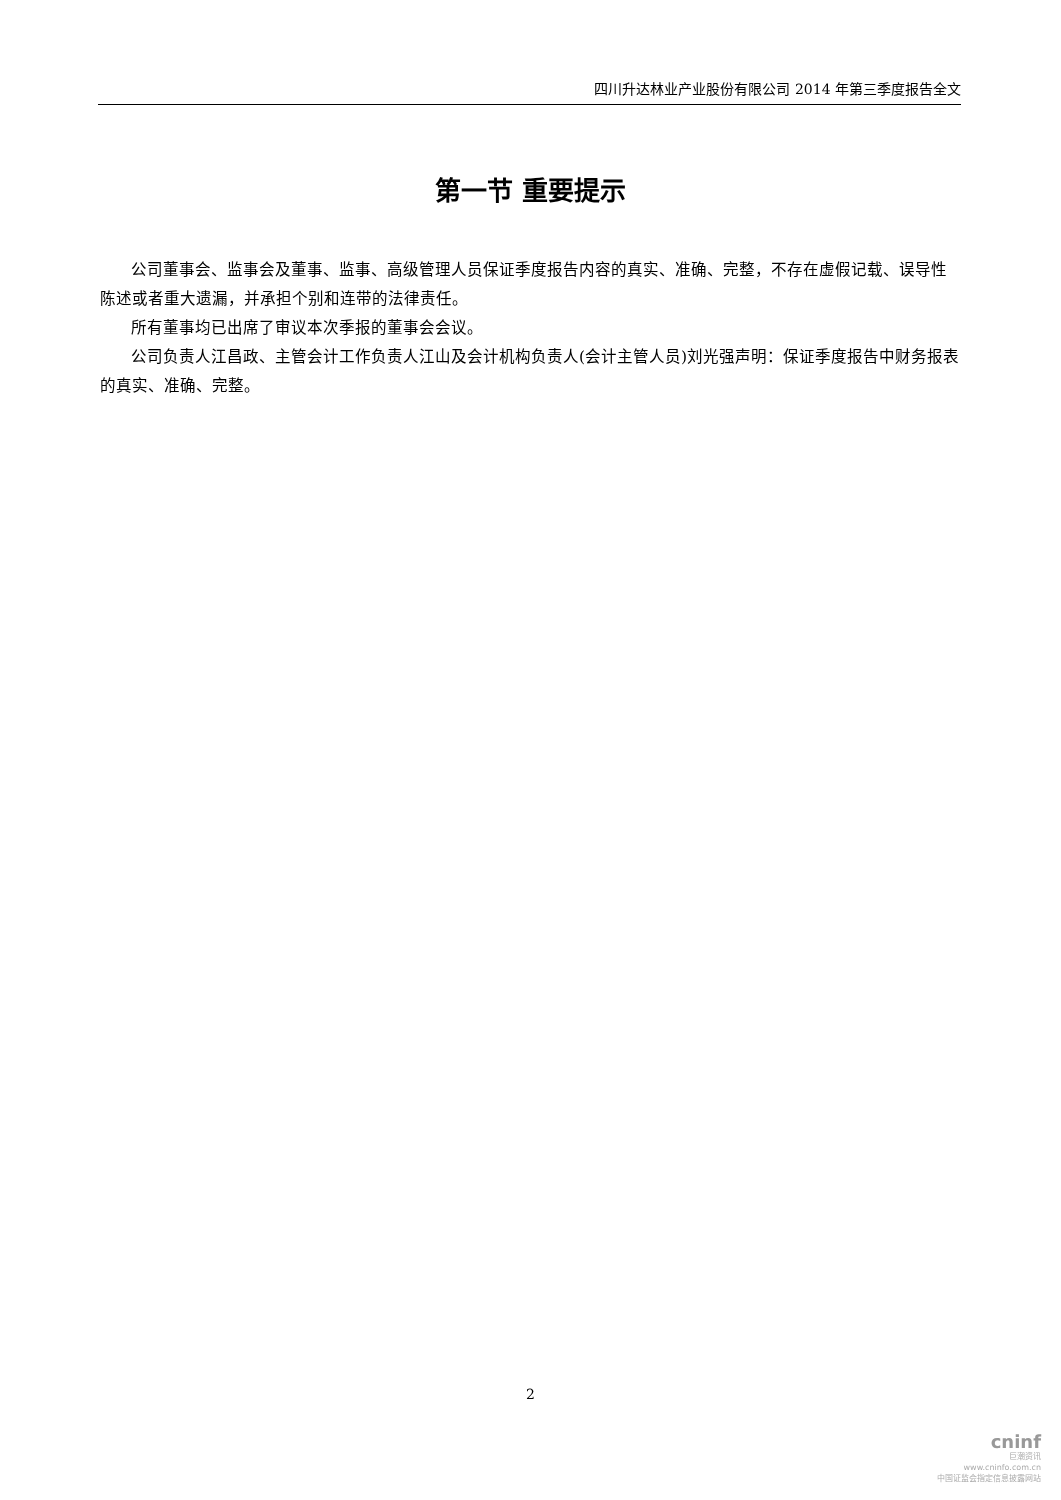四川升达林业产业股份有限公司 2014 年第三季度报告全文
第一节 重要提示
公司董事会、监事会及董事、监事、高级管理人员保证季度报告内容的真实、准确、完整，不存在虚假记载、误导性陈述或者重大遗漏，并承担个别和连带的法律责任。
所有董事均已出席了审议本次季报的董事会会议。
公司负责人江昌政、主管会计工作负责人江山及会计机构负责人(会计主管人员)刘光强声明：保证季度报告中财务报表的真实、准确、完整。
2
cninf
巨潮资讯
www.cninfo.com.cn
中国证监会指定信息披露网站